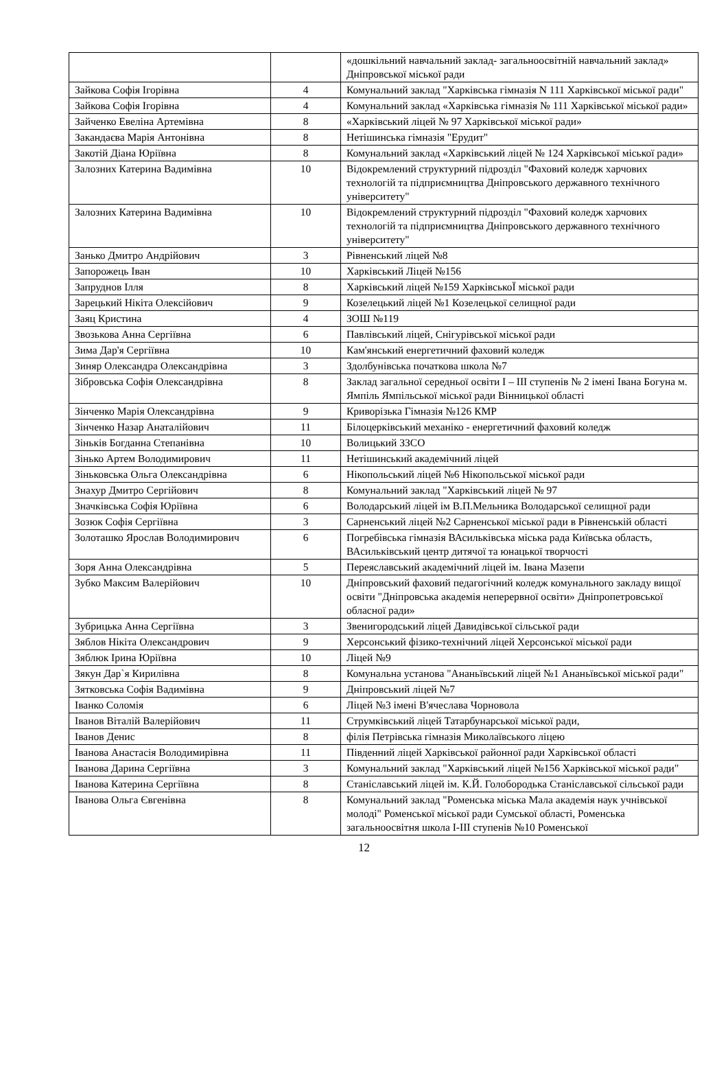| | | «дошкільний навчальний заклад- загальноосвітній навчальний заклад» Дніпровської міської ради |
| Зайкова Софія Ігорівна | 4 | Комунальний заклад "Харківська гімназія N 111 Харківської міської ради" |
| Зайкова Софія Ігорівна | 4 | Комунальний заклад «Харківська гімназія № 111 Харківської міської ради» |
| Зайченко Евеліна Артемівна | 8 | «Харківський ліцей № 97 Харківської міської ради» |
| Закандаєва Марія Антонівна | 8 | Нетішинська гімназія "Ерудит" |
| Закотій Діана Юріївна | 8 | Комунальний заклад «Харківський ліцей № 124 Харківської міської ради» |
| Залозних Катерина Вадимівна | 10 | Відокремлений структурний підрозділ "Фаховий коледж харчових технологій та підприємництва Дніпровського державного технічного університету" |
| Залозних Катерина Вадимівна | 10 | Відокремлений структурний підрозділ "Фаховий коледж харчових технологій та підприємництва Дніпровського державного технічного університету" |
| Занько Дмитро Андрійович | 3 | Рівненський ліцей №8 |
| Запорожець Іван | 10 | Харківський Ліцей №156 |
| Запруднов Ілля | 8 | Харківський ліцей №159 ХарківськоЇ міської ради |
| Зарецький Нікіта Олексійович | 9 | Козелецький ліцей №1 Козелецької селищної ради |
| Заяц Кристина | 4 | ЗОШ №119 |
| Звозькова Анна Сергіївна | 6 | Павлівський ліцей, Снігурівської міської ради |
| Зима Дар'я Сергіївна | 10 | Кам'янський енергетичний фаховий коледж |
| Зиняр Олександра Олександрівна | 3 | Здолбунівська початкова школа №7 |
| Зібровська Софія Олександрівна | 8 | Заклад загальної середньої освіти І – ІІІ ступенів № 2 імені Івана Богуна м. Ямпіль Ямпільської міської ради Вінницької області |
| Зінченко Марія Олександрівна | 9 | Криворізька Гімназія №126 КМР |
| Зінченко Назар Анаталійович | 11 | Білоцерківський механіко - енергетичний фаховий коледж |
| Зіньків Богданна Степанівна | 10 | Волицький ЗЗСО |
| Зінько Артем Володимирович | 11 | Нетішинський академічний ліцей |
| Зіньковська Ольга Олександрівна | 6 | Нікопольський ліцей №6 Нікопольської міської ради |
| Знахур Дмитро Сергійович | 8 | Комунальний заклад "Харківський ліцей № 97 |
| Значківська Софія Юріївна | 6 | Володарський ліцей ім В.П.Мельника Володарської селищної ради |
| Зозюк Софія Сергіївна | 3 | Сарненський ліцей №2 Сарненської міської ради в Рівненській області |
| Золоташко Ярослав Володимирович | 6 | Погребівська гімназія ВАсильківська міська рада Київська область, ВАсильківський центр дитячої та юнацької творчості |
| Зоря Анна Олександрівна | 5 | Переяславський академічний ліцей ім. Івана Мазепи |
| Зубко Максим Валерійович | 10 | Дніпровський фаховий педагогічний коледж комунального закладу вищої освіти "Дніпровська академія неперервної освіти» Дніпропетровської обласної ради» |
| Зубрицька Анна Сергіївна | 3 | Звенигородський ліцей Давидівської сільської ради |
| Зяблов Нікіта Олександрович | 9 | Херсонський фізико-технічний ліцей Херсонської міської ради |
| Зяблюк Ірина Юріївна | 10 | Ліцей №9 |
| Зякун Дар`я Кирилівна | 8 | Комунальна установа "Ананьївський ліцей №1 Ананьївської міської ради" |
| Зятковська Софія Вадимівна | 9 | Дніпровський ліцей №7 |
| Іванко Соломія | 6 | Ліцей №3 імені В'ячеслава Чорновола |
| Іванов Віталій Валерійович | 11 | Струмківський ліцей Татарбунарської міської ради, |
| Іванов Денис | 8 | філія Петрівська гімназія Миколаївського ліцею |
| Іванова Анастасія Володимирівна | 11 | Південний ліцей Харківської районної ради Харківської області |
| Іванова Дарина Сергіївна | 3 | Комунальний заклад "Харківський ліцей №156 Харківської міської ради" |
| Іванова Катерина Сергіївна | 8 | Станіславський ліцей ім. К.Й. Голобородька Станіславської сільської ради |
| Іванова Ольга Євгенівна | 8 | Комунальний заклад "Роменська міська Мала академія наук учнівської молоді" Роменської міської ради Сумської області, Роменська загальноосвітня школа І-ІІІ ступенів №10 Роменської |
12